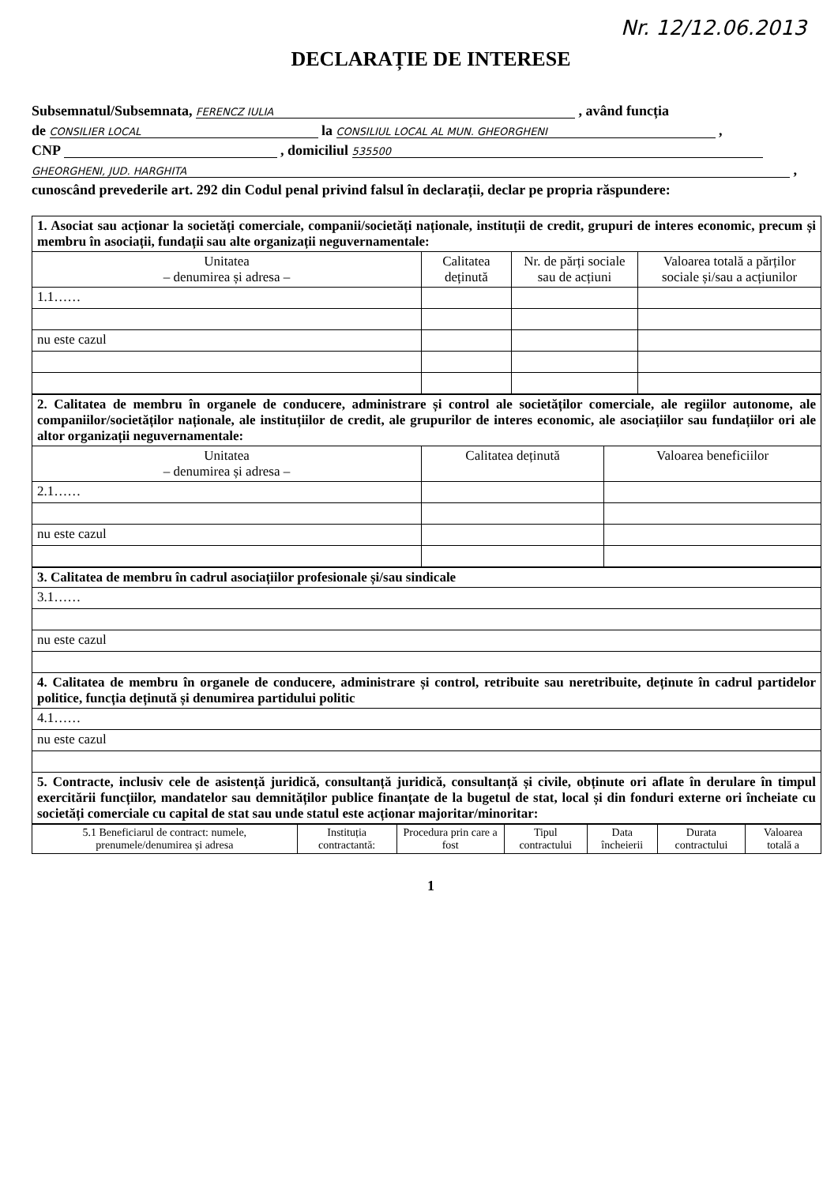Nr. 12/12.06.2013
DECLARAȚIE DE INTERESE
Subsemnatul/Subsemnata, FERENCZ IULIA , având funcția
de CONSILIER LOCAL la CONSILIUL LOCAL AL MUN. GHEORGHENI ,
CNP , domiciliul 535500
GHEORGHENI, JUD. HARGHITA ,
cunoscând prevederile art. 292 din Codul penal privind falsul în declarații, declar pe propria răspundere:
| 1. Asociat sau acționar la societăți comerciale, companii/societăți naționale, instituții de credit, grupuri de interes economic, precum și membru în asociații, fundații sau alte organizații neguvernamentale: | | | |
| Unitatea – denumirea și adresa – | Calitatea deținută | Nr. de părți sociale sau de acțiuni | Valoarea totală a părților sociale și/sau a acțiunilor |
| 1.1…… | | | |
| nu este cazul | | | |
| 2. Calitatea de membru în organele de conducere, administrare și control ale societăților comerciale, ale regiilor autonome, ale companiilor/societăților naționale, ale instituțiilor de credit, ale grupurilor de interes economic, ale asociațiilor sau fundațiilor ori ale altor organizații neguvernamentale: | | |
| Unitatea – denumirea și adresa – | Calitatea deținută | Valoarea beneficiilor |
| 2.1…… | | |
| nu este cazul | | |
| 3. Calitatea de membru în cadrul asociațiilor profesionale și/sau sindicale |
| 3.1…… |
| nu este cazul |
| 4. Calitatea de membru în organele de conducere, administrare și control, retribuite sau neretribuite, deținute în cadrul partidelor politice, funcția deținută și denumirea partidului politic |
| 4.1…… |
| nu este cazul |
| 5. Contracte, inclusiv cele de asistență juridică, consultanță juridică, consultanță și civile, obținute ori aflate în derulare în timpul exercitării funcțiilor, mandatelor sau demnităților publice finanțate de la bugetul de stat, local și din fonduri externe ori încheiate cu societăți comerciale cu capital de stat sau unde statul este acționar majoritar/minoritar: |
| 5.1 Beneficiarul de contract: numele, prenumele/denumirea și adresa | Instituția contractantă: | Procedura prin care a fost | Tipul contractului | Data încheierii | Durata contractului | Valoarea totală a |
| --- | --- | --- | --- | --- | --- | --- |
1